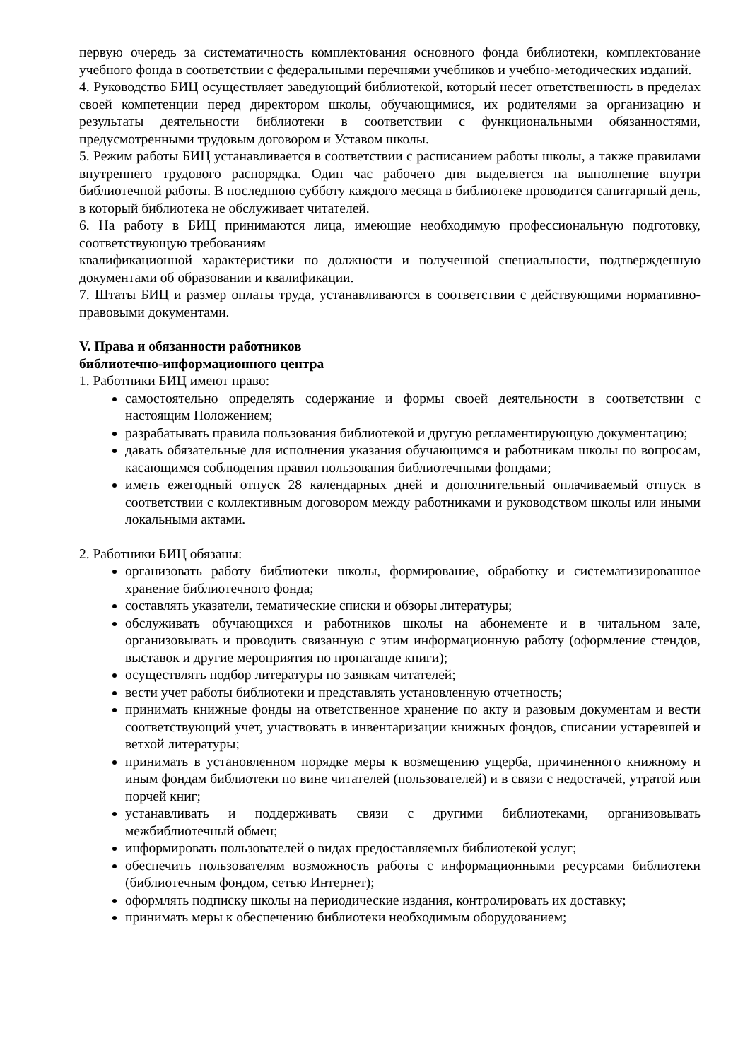первую очередь за систематичность комплектования основного фонда библиотеки, комплектование учебного фонда в соответствии с федеральными перечнями учебников и учебно-методических изданий.
4. Руководство БИЦ осуществляет заведующий библиотекой, который несет ответственность в пределах своей компетенции перед директором школы, обучающимися, их родителями за организацию и результаты деятельности библиотеки в соответствии с функциональными обязанностями, предусмотренными трудовым договором и Уставом школы.
5. Режим работы БИЦ устанавливается в соответствии с расписанием работы школы, а также правилами внутреннего трудового распорядка. Один час рабочего дня выделяется на выполнение внутри библиотечной работы. В последнюю субботу каждого месяца в библиотеке проводится санитарный день, в который библиотека не обслуживает читателей.
6. На работу в БИЦ принимаются лица, имеющие необходимую профессиональную подготовку, соответствующую требованиям
квалификационной характеристики по должности и полученной специальности, подтвержденную документами об образовании и квалификации.
7. Штаты БИЦ и размер оплаты труда, устанавливаются в соответствии с действующими нормативно-правовыми документами.
V. Права и обязанности работников
библиотечно-информационного центра
1. Работники БИЦ имеют право:
самостоятельно определять содержание и формы своей деятельности в соответствии с настоящим Положением;
разрабатывать правила пользования библиотекой и другую регламентирующую документацию;
давать обязательные для исполнения указания обучающимся и работникам школы по вопросам, касающимся соблюдения правил пользования библиотечными фондами;
иметь ежегодный отпуск 28 календарных дней и дополнительный оплачиваемый отпуск в соответствии с коллективным договором между работниками и руководством школы или иными локальными актами.
2. Работники БИЦ обязаны:
организовать работу библиотеки школы, формирование, обработку и систематизированное хранение библиотечного фонда;
составлять указатели, тематические списки и обзоры литературы;
обслуживать обучающихся и работников школы на абонементе и в читальном зале, организовывать и проводить связанную с этим информационную работу (оформление стендов, выставок и другие мероприятия по пропаганде книги);
осуществлять подбор литературы по заявкам читателей;
вести учет работы библиотеки и представлять установленную отчетность;
принимать книжные фонды на ответственное хранение по акту и разовым документам и вести соответствующий учет, участвовать в инвентаризации книжных фондов, списании устаревшей и ветхой литературы;
принимать в установленном порядке меры к возмещению ущерба, причиненного книжному и иным фондам библиотеки по вине читателей (пользователей) и в связи с недостачей, утратой или порчей книг;
устанавливать и поддерживать связи с другими библиотеками, организовывать межбиблиотечный обмен;
информировать пользователей о видах предоставляемых библиотекой услуг;
обеспечить пользователям возможность работы с информационными ресурсами библиотеки (библиотечным фондом, сетью Интернет);
оформлять подписку школы на периодические издания, контролировать их доставку;
принимать меры к обеспечению библиотеки необходимым оборудованием;